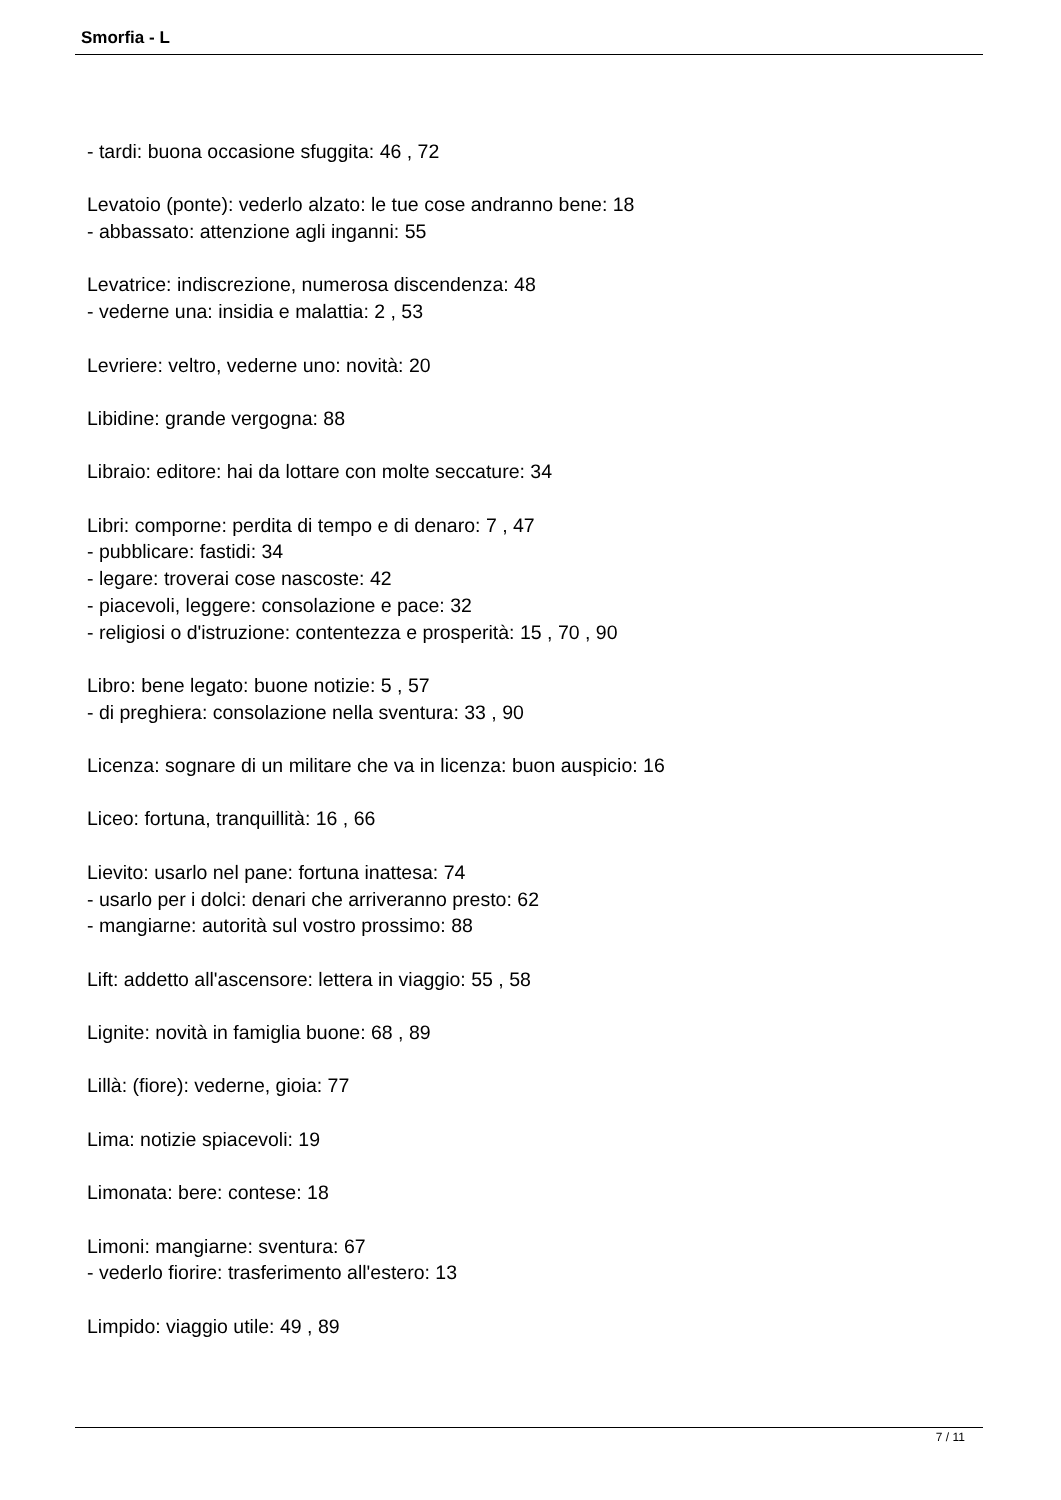Smorfia - L
- tardi: buona occasione sfuggita: 46 , 72
Levatoio (ponte): vederlo alzato: le tue cose andranno bene: 18
- abbassato: attenzione agli inganni: 55
Levatrice: indiscrezione, numerosa discendenza: 48
- vederne una: insidia e malattia: 2 , 53
Levriere: veltro, vederne uno: novità: 20
Libidine: grande vergogna: 88
Libraio: editore: hai da lottare con molte seccature: 34
Libri: comporne: perdita di tempo e di denaro: 7 , 47
- pubblicare: fastidi: 34
- legare: troverai cose nascoste: 42
- piacevoli, leggere: consolazione e pace: 32
- religiosi o d'istruzione: contentezza e prosperità: 15 , 70 , 90
Libro: bene legato: buone notizie: 5 , 57
- di preghiera: consolazione nella sventura: 33 , 90
Licenza: sognare di un militare che va in licenza: buon auspicio: 16
Liceo: fortuna, tranquillità: 16 , 66
Lievito: usarlo nel pane: fortuna inattesa: 74
- usarlo per i dolci: denari che arriveranno presto: 62
- mangiarne: autorità sul vostro prossimo: 88
Lift: addetto all'ascensore: lettera in viaggio: 55 , 58
Lignite: novità in famiglia buone: 68 , 89
Lillà: (fiore): vederne, gioia: 77
Lima: notizie spiacevoli: 19
Limonata: bere: contese: 18
Limoni: mangiarne: sventura: 67
- vederlo fiorire: trasferimento all'estero: 13
Limpido: viaggio utile: 49 , 89
7 / 11